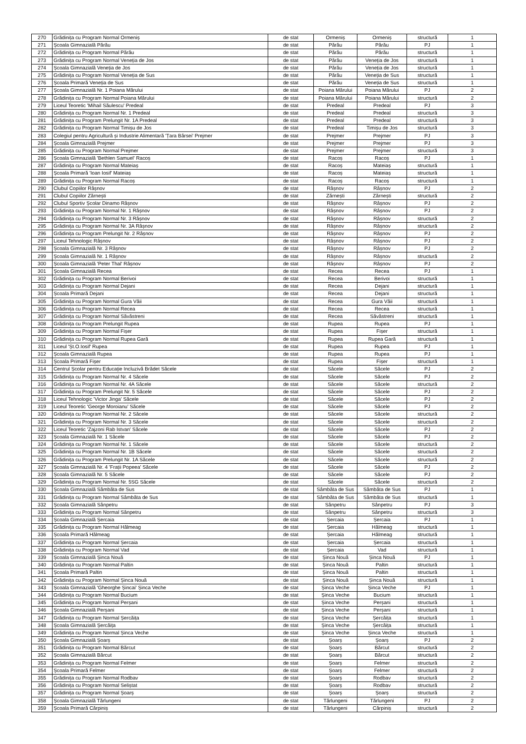| 270 | Grădinița cu Program Normal Ormeniș | de stat | Ormeniș | Ormeniș | structură | 1 |
| 271 | Școala Gimnazială Părău | de stat | Părău | Părău | PJ | 1 |
| 272 | Grădinița cu Program Normal Părău | de stat | Părău | Părău | structură | 1 |
| 273 | Grădinița cu Program Normal Veneția de Jos | de stat | Părău | Veneția de Jos | structură | 1 |
| 274 | Școala Gimnazială Veneția de Jos | de stat | Părău | Veneția de Jos | structură | 1 |
| 275 | Grădinița cu Program Normal Veneția de Sus | de stat | Părău | Veneția de Sus | structură | 1 |
| 276 | Școala Primară Veneția de Sus | de stat | Părău | Veneția de Sus | structură | 1 |
| 277 | Școala Gimnazială Nr. 1 Poiana Mărului | de stat | Poiana Mărului | Poiana Mărului | PJ | 2 |
| 278 | Grădinița cu Program Normal Poiana Mărului | de stat | Poiana Mărului | Poiana Mărului | structură | 2 |
| 279 | Liceul Teoretic 'Mihail Săulescu' Predeal | de stat | Predeal | Predeal | PJ | 3 |
| 280 | Grădinița cu Program Normal Nr. 1 Predeal | de stat | Predeal | Predeal | structură | 3 |
| 281 | Grădinița cu Program Prelungit Nr. 1A Predeal | de stat | Predeal | Predeal | structură | 3 |
| 282 | Grădinița cu Program Normal Timișu de Jos | de stat | Predeal | Timișu de Jos | structură | 3 |
| 283 | Colegiul pentru Agricultură și Industrie Alimentară 'Țara Bârsei' Prejmer | de stat | Prejmer | Prejmer | PJ | 3 |
| 284 | Școala Gimnazială Prejmer | de stat | Prejmer | Prejmer | PJ | 3 |
| 285 | Grădinița cu Program Normal Prejmer | de stat | Prejmer | Prejmer | structură | 3 |
| 286 | Școala Gimnazială 'Bethlen Samuel' Racoș | de stat | Racoș | Racoș | PJ | 1 |
| 287 | Grădinița cu Program Normal Mateiaș | de stat | Racoș | Mateiaș | structură | 1 |
| 288 | Școala Primară 'Ioan Iosif' Mateiaș | de stat | Racoș | Mateiaș | structură | 1 |
| 289 | Grădinița cu Program Normal Racoș | de stat | Racoș | Racoș | structură | 1 |
| 290 | Clubul Copiilor Râșnov | de stat | Râșnov | Râșnov | PJ | 2 |
| 291 | Clubul Copiilor Zărnești | de stat | Zărnești | Zărnești | structură | 2 |
| 292 | Clubul Sportiv Școlar Dinamo Râșnov | de stat | Râșnov | Râșnov | PJ | 2 |
| 293 | Grădinița cu Program Normal Nr. 1 Râșnov | de stat | Râșnov | Râșnov | PJ | 2 |
| 294 | Grădinița cu Program Normal Nr. 3 Râșnov | de stat | Râșnov | Râșnov | structură | 2 |
| 295 | Grădinița cu Program Normal Nr. 3A Râșnov | de stat | Râșnov | Râșnov | structură | 2 |
| 296 | Grădinița cu Program Prelungit Nr. 2 Râșnov | de stat | Râșnov | Râșnov | PJ | 2 |
| 297 | Liceul Tehnologic Râșnov | de stat | Râșnov | Râșnov | PJ | 2 |
| 298 | Școala Gimnazială Nr. 3 Râșnov | de stat | Râșnov | Râșnov | PJ | 2 |
| 299 | Școala Gimnazială Nr. 1 Râșnov | de stat | Râșnov | Râșnov | structură | 2 |
| 300 | Școala Gimnazială 'Peter Thal' Râșnov | de stat | Râșnov | Râșnov | PJ | 2 |
| 301 | Școala Gimnazială Recea | de stat | Recea | Recea | PJ | 1 |
| 302 | Grădinița cu Program Normal Berivoi | de stat | Recea | Berivoi | structură | 1 |
| 303 | Grădinița cu Program Normal Dejani | de stat | Recea | Dejani | structură | 1 |
| 304 | Școala Primară Dejani | de stat | Recea | Dejani | structură | 1 |
| 305 | Grădinița cu Program Normal Gura Văii | de stat | Recea | Gura Văii | structură | 1 |
| 306 | Grădinița cu Program Normal Recea | de stat | Recea | Recea | structură | 1 |
| 307 | Grădinița cu Program Normal Săvăstreni | de stat | Recea | Săvăstreni | structură | 1 |
| 308 | Grădinița cu Program Prelungit Rupea | de stat | Rupea | Rupea | PJ | 1 |
| 309 | Grădinița cu Program Normal Fișer | de stat | Rupea | Fișer | structură | 1 |
| 310 | Grădinița cu Program Normal Rupea Gară | de stat | Rupea | Rupea Gară | structură | 1 |
| 311 | Liceul 'Șt.O.Iosif' Rupea | de stat | Rupea | Rupea | PJ | 1 |
| 312 | Școala Gimnazială Rupea | de stat | Rupea | Rupea | PJ | 1 |
| 313 | Școala Primară Fișer | de stat | Rupea | Fișer | structură | 1 |
| 314 | Centrul Școlar pentru Educație Incluzivă Brădet Săcele | de stat | Săcele | Săcele | PJ | 2 |
| 315 | Grădinița cu Program Normal Nr. 4 Săcele | de stat | Săcele | Săcele | PJ | 2 |
| 316 | Grădinița cu Program Normal Nr. 4A Săcele | de stat | Săcele | Săcele | structură | 2 |
| 317 | Grădinița cu Program Prelungit Nr. 5 Săcele | de stat | Săcele | Săcele | PJ | 2 |
| 318 | Liceul Tehnologic 'Victor Jinga' Săcele | de stat | Săcele | Săcele | PJ | 2 |
| 319 | Liceul Teoretic 'George Moroianu' Săcele | de stat | Săcele | Săcele | PJ | 2 |
| 320 | Grădinița cu Program Normal Nr. 2 Săcele | de stat | Săcele | Săcele | structură | 2 |
| 321 | Grădinița cu Program Normal Nr. 3 Săcele | de stat | Săcele | Săcele | structură | 2 |
| 322 | Liceul Teoretic 'Zajzoni Rab Istvan' Săcele | de stat | Săcele | Săcele | PJ | 2 |
| 323 | Școala Gimnazială Nr. 1 Săcele | de stat | Săcele | Săcele | PJ | 2 |
| 324 | Grădinița cu Program Normal Nr. 1 Săcele | de stat | Săcele | Săcele | structură | 2 |
| 325 | Grădinița cu Program Normal Nr. 1B Săcele | de stat | Săcele | Săcele | structură | 2 |
| 326 | Grădinița cu Program Prelungit Nr. 1A Săcele | de stat | Săcele | Săcele | structură | 2 |
| 327 | Școala Gimnazială Nr. 4 'Frații Popeea' Săcele | de stat | Săcele | Săcele | PJ | 2 |
| 328 | Școala Gimnazială Nr. 5 Săcele | de stat | Săcele | Săcele | PJ | 2 |
| 329 | Grădinița cu Program Normal Nr. 5SG Săcele | de stat | Săcele | Săcele | structură | 2 |
| 330 | Școala Gimnazială Sâmbăta de Sus | de stat | Sâmbăta de Sus | Sâmbăta de Sus | PJ | 1 |
| 331 | Grădinița cu Program Normal Sâmbăta de Sus | de stat | Sâmbăta de Sus | Sâmbăta de Sus | structură | 1 |
| 332 | Școala Gimnazială Sânpetru | de stat | Sânpetru | Sânpetru | PJ | 3 |
| 333 | Grădinița cu Program Normal Sânpetru | de stat | Sânpetru | Sânpetru | structură | 3 |
| 334 | Școala Gimnazială Șercaia | de stat | Șercaia | Șercaia | PJ | 1 |
| 335 | Grădinița cu Program Normal Hălmeag | de stat | Șercaia | Hălmeag | structură | 1 |
| 336 | Școala Primară Hălmeag | de stat | Șercaia | Hălmeag | structură | 1 |
| 337 | Grădinița cu Program Normal Șercaia | de stat | Șercaia | Șercaia | structură | 1 |
| 338 | Grădinița cu Program Normal Vad | de stat | Șercaia | Vad | structură | 1 |
| 339 | Școala Gimnazială Șinca Nouă | de stat | Șinca Nouă | Șinca Nouă | PJ | 1 |
| 340 | Grădinița cu Program Normal Paltin | de stat | Șinca Nouă | Paltin | structură | 1 |
| 341 | Școala Primară Paltin | de stat | Șinca Nouă | Paltin | structură | 1 |
| 342 | Grădinița cu Program Normal Șinca Nouă | de stat | Șinca Nouă | Șinca Nouă | structură | 1 |
| 343 | Școala Gimnazială 'Gheorghe Șincai' Șinca Veche | de stat | Șinca Veche | Șinca Veche | PJ | 1 |
| 344 | Grădinița cu Program Normal Bucium | de stat | Șinca Veche | Bucium | structură | 1 |
| 345 | Grădinița cu Program Normal Perșani | de stat | Șinca Veche | Perșani | structură | 1 |
| 346 | Școala Gimnazială Perșani | de stat | Șinca Veche | Perșani | structură | 1 |
| 347 | Grădinița cu Program Normal Șercăița | de stat | Șinca Veche | Șercăița | structură | 1 |
| 348 | Școala Gimnazială Șercăița | de stat | Șinca Veche | Șercăița | structură | 1 |
| 349 | Grădinița cu Program Normal Șinca Veche | de stat | Șinca Veche | Șinca Veche | structură | 1 |
| 350 | Școala Gimnazială Șoarș | de stat | Șoarș | Șoarș | PJ | 2 |
| 351 | Grădinița cu Program Normal Bărcut | de stat | Șoarș | Bărcut | structură | 2 |
| 352 | Școala Gimnazială Bărcut | de stat | Șoarș | Bărcut | structură | 2 |
| 353 | Grădinița cu Program Normal Felmer | de stat | Șoarș | Felmer | structură | 2 |
| 354 | Școala Primară Felmer | de stat | Șoarș | Felmer | structură | 2 |
| 355 | Grădinița cu Program Normal Rodbav | de stat | Șoarș | Rodbav | structură | 2 |
| 356 | Grădinița cu Program Normal Seliștat | de stat | Șoarș | Rodbav | structură | 2 |
| 357 | Grădinița cu Program Normal Șoarș | de stat | Șoarș | Șoarș | structură | 2 |
| 358 | Școala Gimnazială Tărlungeni | de stat | Tărlungeni | Tărlungeni | PJ | 2 |
| 359 | Școala Primară Cărpiniș | de stat | Tărlungeni | Cărpiniș | structură | 2 |